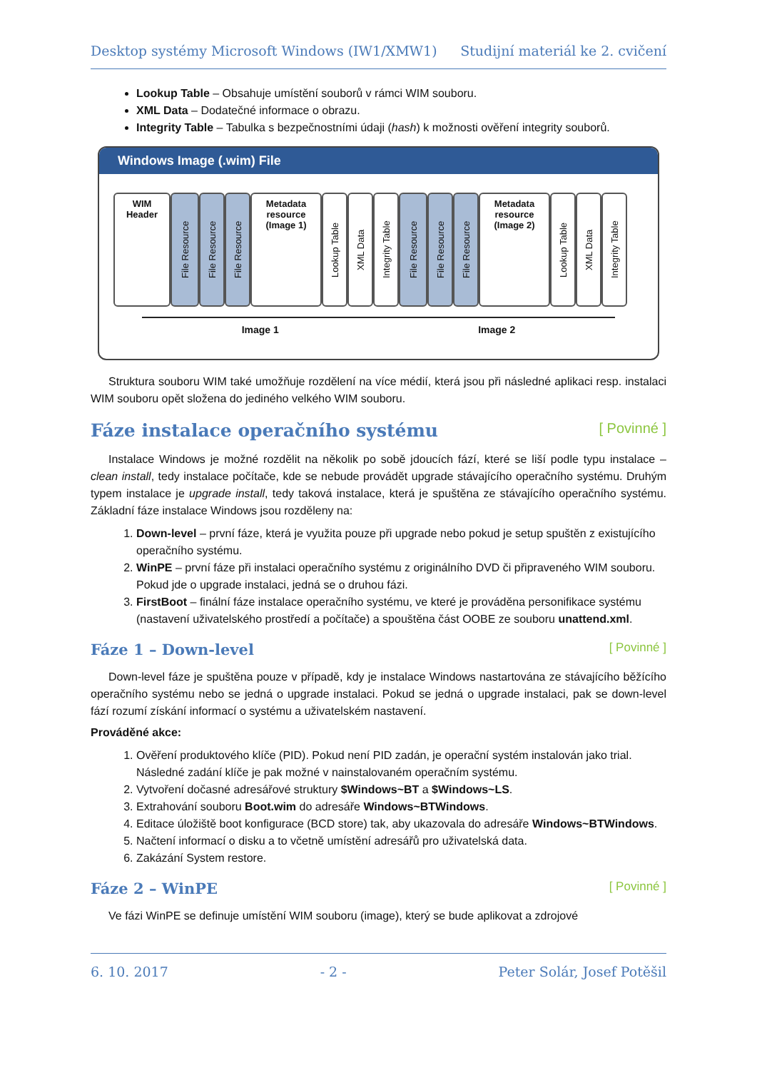Desktop systémy Microsoft Windows (IW1/XMW1) Studijní materiál ke 2. cvičení
Lookup Table – Obsahuje umístění souborů v rámci WIM souboru.
XML Data – Dodatečné informace o obrazu.
Integrity Table – Tabulka s bezpečnostními údaji (hash) k možnosti ověření integrity souborů.
Windows Image (.wim) File
WIM
Header
File Resource
File Resource
File Resource
Metadata
resource
(Image 1)
Lookup Table
XML Data
Integrity Table
File Resource
File Resource
File Resource
Metadata
resource
(Image 2)
Lookup Table
XML Data
Integrity Table
Image 1 Image 2
Struktura souboru WIM také umožňuje rozdělení na více médií, která jsou při následné aplikaci resp. instalaci WIM souboru opět složena do jediného velkého WIM souboru.
Fáze instalace operačního systému [ Povinné ]
Instalace Windows je možné rozdělit na několik po sobě jdoucích fází, které se liší podle typu instalace – clean install, tedy instalace počítače, kde se nebude provádět upgrade stávajícího operačního systému. Druhým typem instalace je upgrade install, tedy taková instalace, která je spuštěna ze stávajícího operačního systému. Základní fáze instalace Windows jsou rozděleny na:
1. Down-level – první fáze, která je využita pouze při upgrade nebo pokud je setup spuštěn z existujícího operačního systému.
2. WinPE – první fáze při instalaci operačního systému z originálního DVD či připraveného WIM souboru. Pokud jde o upgrade instalaci, jedná se o druhou fázi.
3. FirstBoot – finální fáze instalace operačního systému, ve které je prováděna personifikace systému (nastavení uživatelského prostředí a počítače) a spouštěna část OOBE ze souboru unattend.xml.
Fáze 1 – Down-level [ Povinné ]
Down-level fáze je spuštěna pouze v případě, kdy je instalace Windows nastartována ze stávajícího běžícího operačního systému nebo se jedná o upgrade instalaci. Pokud se jedná o upgrade instalaci, pak se down-level fází rozumí získání informací o systému a uživatelském nastavení.
Prováděné akce:
1. Ověření produktového klíče (PID). Pokud není PID zadán, je operační systém instalován jako trial. Následné zadání klíče je pak možné v nainstalovaném operačním systému.
2. Vytvoření dočasné adresářové struktury $Windows~BT a $Windows~LS.
3. Extrahování souboru Boot.wim do adresáře Windows~BTWindows.
4. Editace úložiště boot konfigurace (BCD store) tak, aby ukazovala do adresáře Windows~BTWindows.
5. Načtení informací o disku a to včetně umístění adresářů pro uživatelská data.
6. Zakázání System restore.
Fáze 2 – WinPE [ Povinné ]
Ve fázi WinPE se definuje umístění WIM souboru (image), který se bude aplikovat a zdrojové
6. 10. 2017 - 2 - Peter Solár, Josef Potěšil